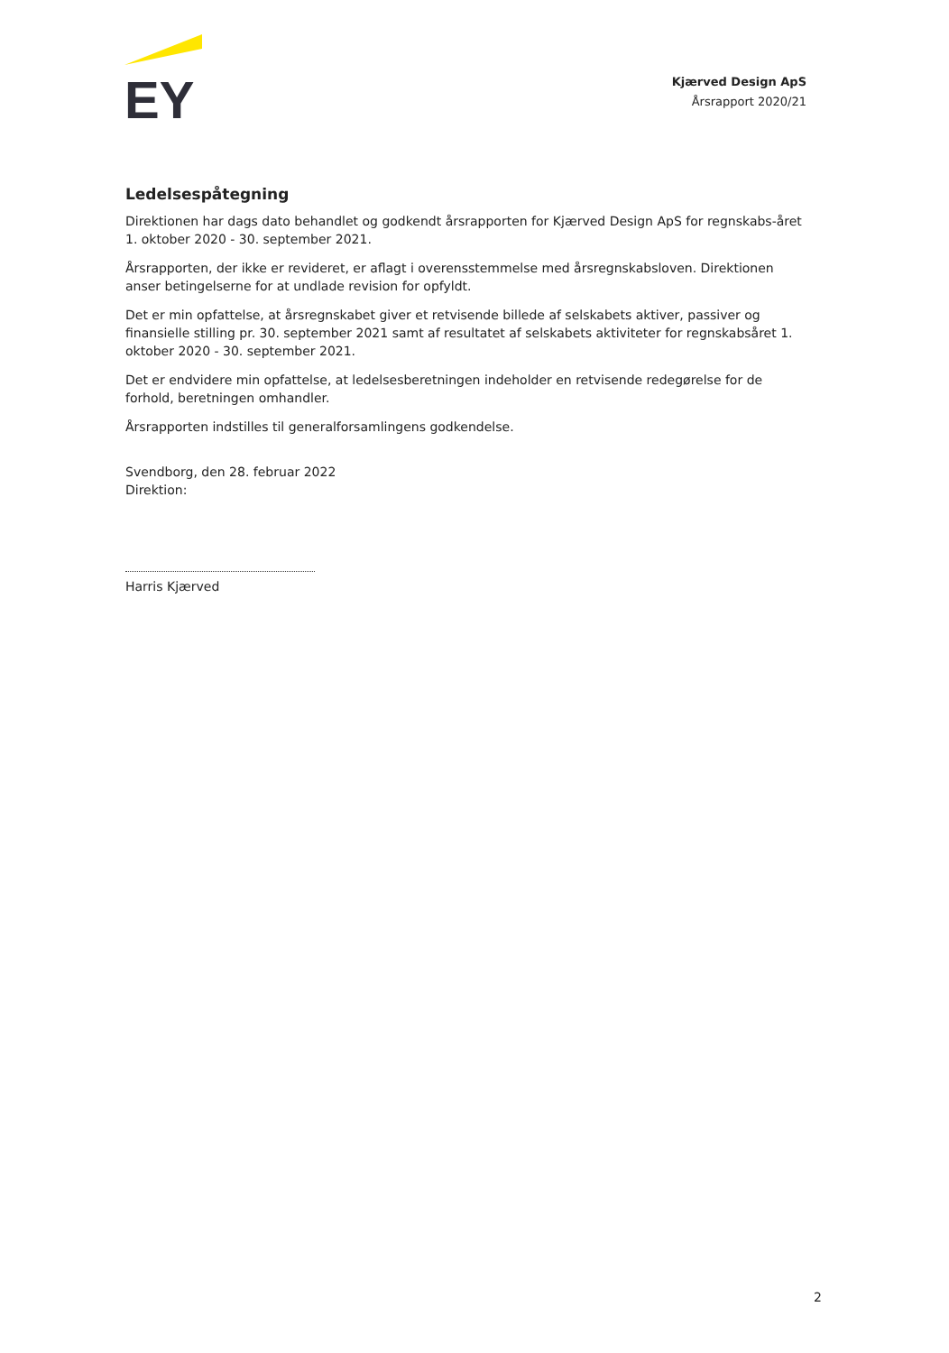EY
Kjærved Design ApS
Årsrapport 2020/21
Ledelsespåtegning
Direktionen har dags dato behandlet og godkendt årsrapporten for Kjærved Design ApS for regnskabs-året 1. oktober 2020 - 30. september 2021.
Årsrapporten, der ikke er revideret, er aflagt i overensstemmelse med årsregnskabsloven. Direktionen anser betingelserne for at undlade revision for opfyldt.
Det er min opfattelse, at årsregnskabet giver et retvisende billede af selskabets aktiver, passiver og finansielle stilling pr. 30. september 2021 samt af resultatet af selskabets aktiviteter for regnskabsåret 1. oktober 2020 - 30. september 2021.
Det er endvidere min opfattelse, at ledelsesberetningen indeholder en retvisende redegørelse for de forhold, beretningen omhandler.
Årsrapporten indstilles til generalforsamlingens godkendelse.
Svendborg, den 28. februar 2022
Direktion:
Harris Kjærved
2